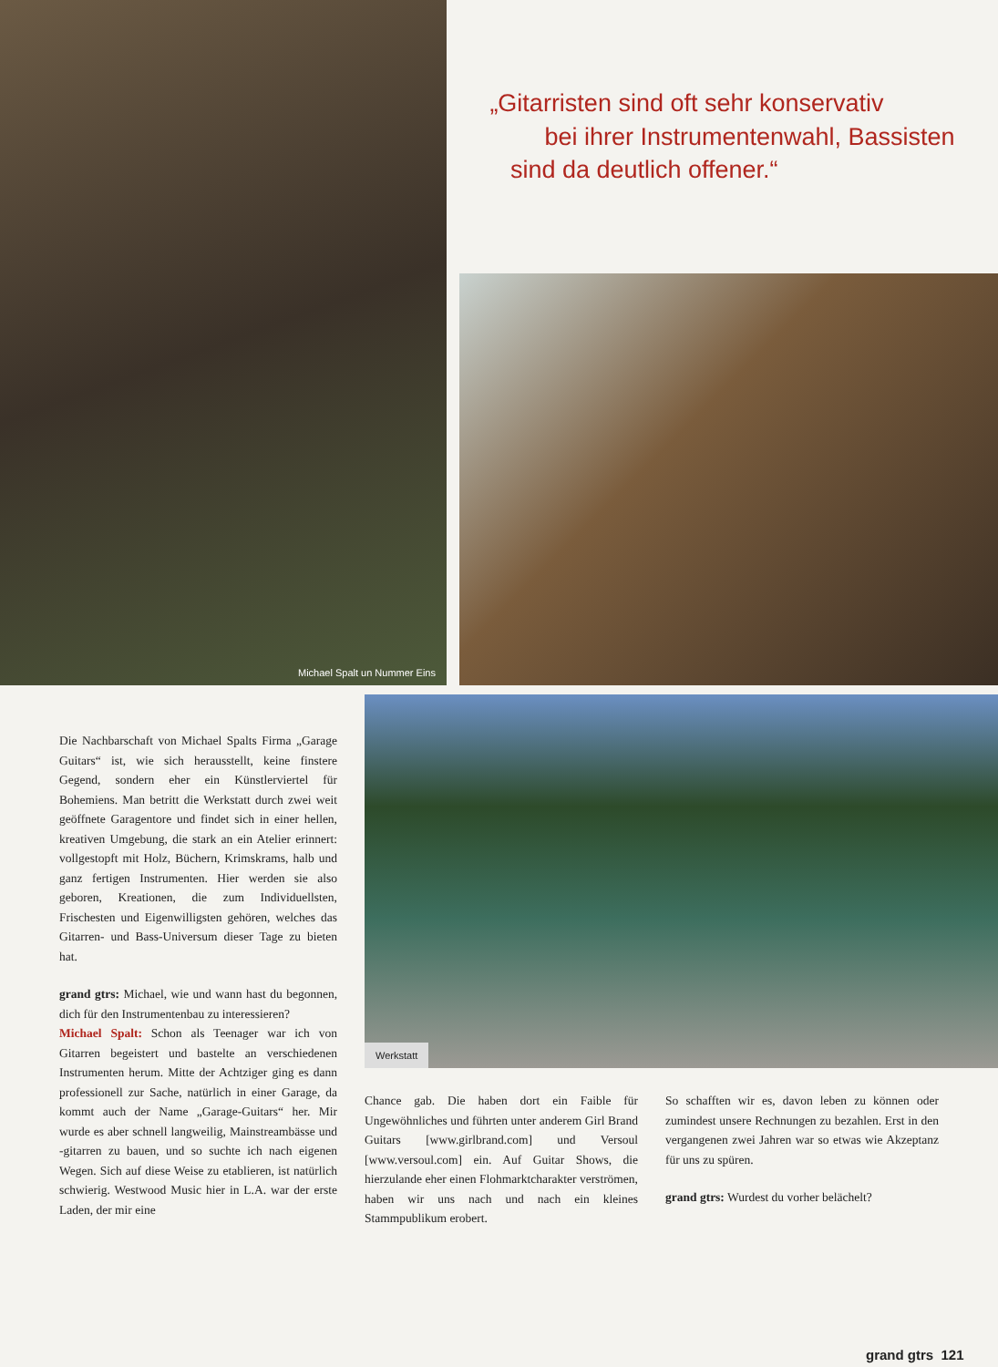Michael Spalt un Nummer Eins
„Gitarristen sind oft sehr konservativ
bei ihrer Instrumentenwahl, Bassisten
sind da deutlich offener.“
Die Nachbarschaft von Michael Spalts Firma „Garage Guitars“ ist, wie sich herausstellt, keine finstere Gegend, sondern eher ein Künstlerviertel für Bohemiens. Man betritt die Werkstatt durch zwei weit geöffnete Garagentore und findet sich in einer hellen, kreativen Umgebung, die stark an ein Atelier erinnert: vollgestopft mit Holz, Büchern, Krimskrams, halb und ganz fertigen Instrumenten. Hier werden sie also geboren, Kreationen, die zum Individuellsten, Frischesten und Eigenwilligsten gehören, welches das Gitarren- und Bass-Universum dieser Tage zu bieten hat.
grand gtrs: Michael, wie und wann hast du begonnen, dich für den Instrumentenbau zu interessieren?
Michael Spalt: Schon als Teenager war ich von Gitarren begeistert und bastelte an verschiedenen Instrumenten herum. Mitte der Achtziger ging es dann professionell zur Sache, natürlich in einer Garage, da kommt auch der Name „Garage-Guitars“ her. Mir wurde es aber schnell langweilig, Mainstreambässe und -gitarren zu bauen, und so suchte ich nach eigenen Wegen. Sich auf diese Weise zu etablieren, ist natürlich schwierig. Westwood Music hier in L.A. war der erste Laden, der mir eine
Werkstatt
Chance gab. Die haben dort ein Faible für Ungewöhnliches und führten unter anderem Girl Brand Guitars [www.girlbrand.com] und Versoul [www.versoul.com] ein. Auf Guitar Shows, die hierzulande eher einen Flohmarktcharakter verströmen, haben wir uns nach und nach ein kleines Stammpublikum erobert.
So schafften wir es, davon leben zu können oder zumindest unsere Rechnungen zu bezahlen. Erst in den vergangenen zwei Jahren war so etwas wie Akzeptanz für uns zu spüren.
grand gtrs: Wurdest du vorher belächelt?
grand gtrs 121